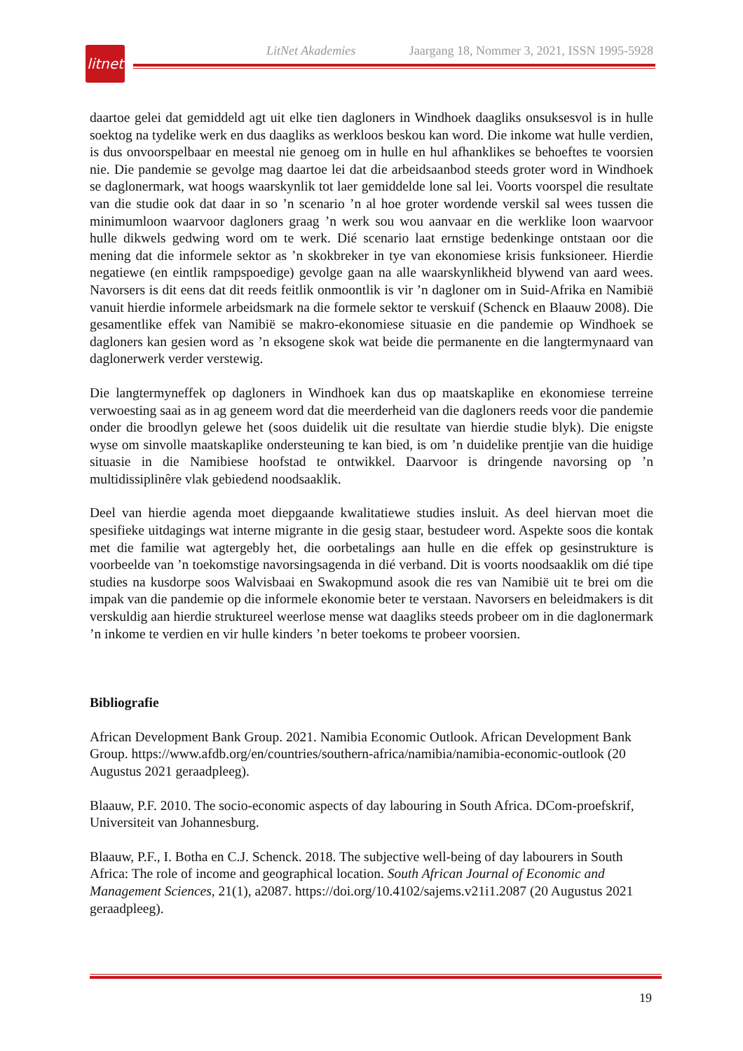LitNet Akademies Jaargang 18, Nommer 3, 2021, ISSN 1995-5928
litnet
daartoe gelei dat gemiddeld agt uit elke tien dagloners in Windhoek daagliks onsuksesvol is in hulle soektog na tydelike werk en dus daagliks as werkloos beskou kan word. Die inkome wat hulle verdien, is dus onvoorspelbaar en meestal nie genoeg om in hulle en hul afhanklikes se behoeftes te voorsien nie. Die pandemie se gevolge mag daartoe lei dat die arbeidsaanbod steeds groter word in Windhoek se daglonermark, wat hoogs waarskynlik tot laer gemiddelde lone sal lei. Voorts voorspel die resultate van die studie ook dat daar in so ’n scenario ’n al hoe groter wordende verskil sal wees tussen die minimumloon waarvoor dagloners graag ’n werk sou wou aanvaar en die werklike loon waarvoor hulle dikwels gedwing word om te werk. Dié scenario laat ernstige bedenkinge ontstaan oor die mening dat die informele sektor as ’n skokbreker in tye van ekonomiese krisis funksioneer. Hierdie negatiewe (en eintlik rampspoedige) gevolge gaan na alle waarskynlikheid blywend van aard wees. Navorsers is dit eens dat dit reeds feitlik onmoontlik is vir ’n dagloner om in Suid-Afrika en Namibië vanuit hierdie informele arbeidsmark na die formele sektor te verskuif (Schenck en Blaauw 2008). Die gesamentlike effek van Namibië se makro-ekonomiese situasie en die pandemie op Windhoek se dagloners kan gesien word as ’n eksogene skok wat beide die permanente en die langtermynaard van daglonerwerk verder verstewig.
Die langtermyneffek op dagloners in Windhoek kan dus op maatskaplike en ekonomiese terreine verwoesting saai as in ag geneem word dat die meerderheid van die dagloners reeds voor die pandemie onder die broodlyn gelewe het (soos duidelik uit die resultate van hierdie studie blyk). Die enigste wyse om sinvolle maatskaplike ondersteuning te kan bied, is om ’n duidelike prentjie van die huidige situasie in die Namibiese hoofstad te ontwikkel. Daarvoor is dringende navorsing op ’n multidissiplinêre vlak gebiedend noodsaaklik.
Deel van hierdie agenda moet diepgaande kwalitatiewe studies insluit. As deel hiervan moet die spesifieke uitdagings wat interne migrante in die gesig staar, bestudeer word. Aspekte soos die kontak met die familie wat agtergebly het, die oorbetalings aan hulle en die effek op gesinstrukture is voorbeelde van ’n toekomstige navorsingsagenda in dié verband. Dit is voorts noodsaaklik om dié tipe studies na kusdorpe soos Walvisbaai en Swakopmund asook die res van Namibië uit te brei om die impak van die pandemie op die informele ekonomie beter te verstaan. Navorsers en beleidmakers is dit verskuldig aan hierdie struktureel weerlose mense wat daagliks steeds probeer om in die daglonermark ’n inkome te verdien en vir hulle kinders ’n beter toekoms te probeer voorsien.
Bibliografie
African Development Bank Group. 2021. Namibia Economic Outlook. African Development Bank Group. https://www.afdb.org/en/countries/southern-africa/namibia/namibia-economic-outlook (20 Augustus 2021 geraadpleeg).
Blaauw, P.F. 2010. The socio-economic aspects of day labouring in South Africa. DCom-proefskrif, Universiteit van Johannesburg.
Blaauw, P.F., I. Botha en C.J. Schenck. 2018. The subjective well-being of day labourers in South Africa: The role of income and geographical location. South African Journal of Economic and Management Sciences, 21(1), a2087. https://doi.org/10.4102/sajems.v21i1.2087 (20 Augustus 2021 geraadpleeg).
19